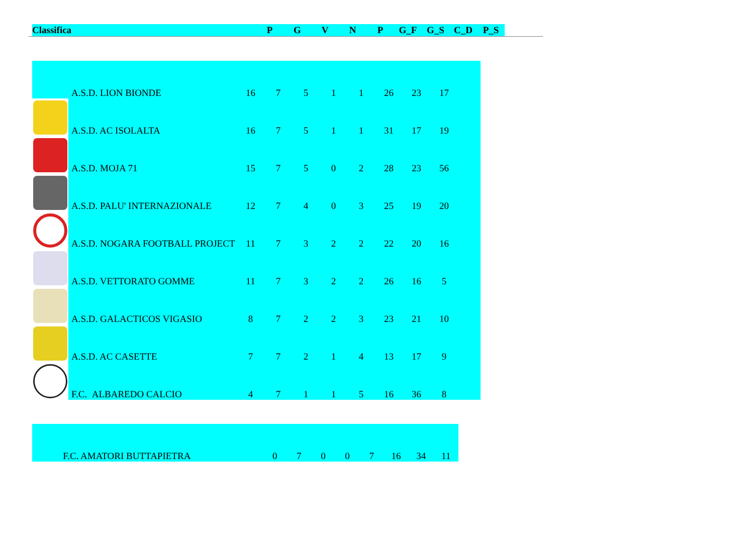| Classifica | P | G | V | N | P | G_F | G_S | C_D | P_S |
| --- | --- | --- | --- | --- | --- | --- | --- | --- | --- |
| | A.S.D. LION BIONDE | 16 | 7 | 5 | 1 | 1 | 26 | 23 | 17 | |
| | A.S.D. AC ISOLALTA | 16 | 7 | 5 | 1 | 1 | 31 | 17 | 19 | |
| | A.S.D. MOJA 71 | 15 | 7 | 5 | 0 | 2 | 28 | 23 | 56 | |
| | A.S.D. PALU' INTERNAZIONALE | 12 | 7 | 4 | 0 | 3 | 25 | 19 | 20 | |
| | A.S.D. NOGARA FOOTBALL PROJECT | 11 | 7 | 3 | 2 | 2 | 22 | 20 | 16 | |
| | A.S.D. VETTORATO GOMME | 11 | 7 | 3 | 2 | 2 | 26 | 16 | 5 | |
| | A.S.D. GALACTICOS VIGASIO | 8 | 7 | 2 | 2 | 3 | 23 | 21 | 10 | |
| | A.S.D. AC CASETTE | 7 | 7 | 2 | 1 | 4 | 13 | 17 | 9 | |
| | F.C. ALBAREDO CALCIO | 4 | 7 | 1 | 1 | 5 | 16 | 36 | 8 | |
| | F.C. AMATORI BUTTAPIETRA | 0 | 7 | 0 | 0 | 7 | 16 | 34 | 11 |